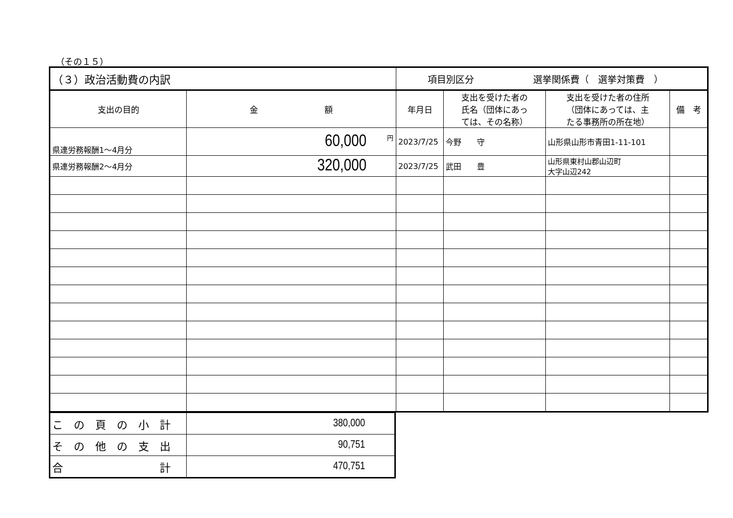（その１５）
| （３）政治活動費の内訳 | | 項目別区分 選挙関係費（ 選挙対策費 ） | | | |
| 支出の目的 | 金 額 | 年月日 | 支出を受けた者の 氏名（団体にあっ ては、その名称） | 支出を受けた者の住所 （団体にあっては、主 たる事務所の所在地） | 備 考 |
| 県連労務報酬1～4月分 | <sup>円</sup>60,000 | 2023/7/25 | 今野 守 | 山形県山形市青田1-11-101 | |
| 県連労務報酬2～4月分 | 320,000 | 2023/7/25 | 武田 豊 | 山形県東村山郡山辺町 大字山辺242 | |
| こ の 頁 の 小 計 | 380,000 |
| そ の 他 の 支 出 | 90,751 |
| 合 計 | 470,751 |